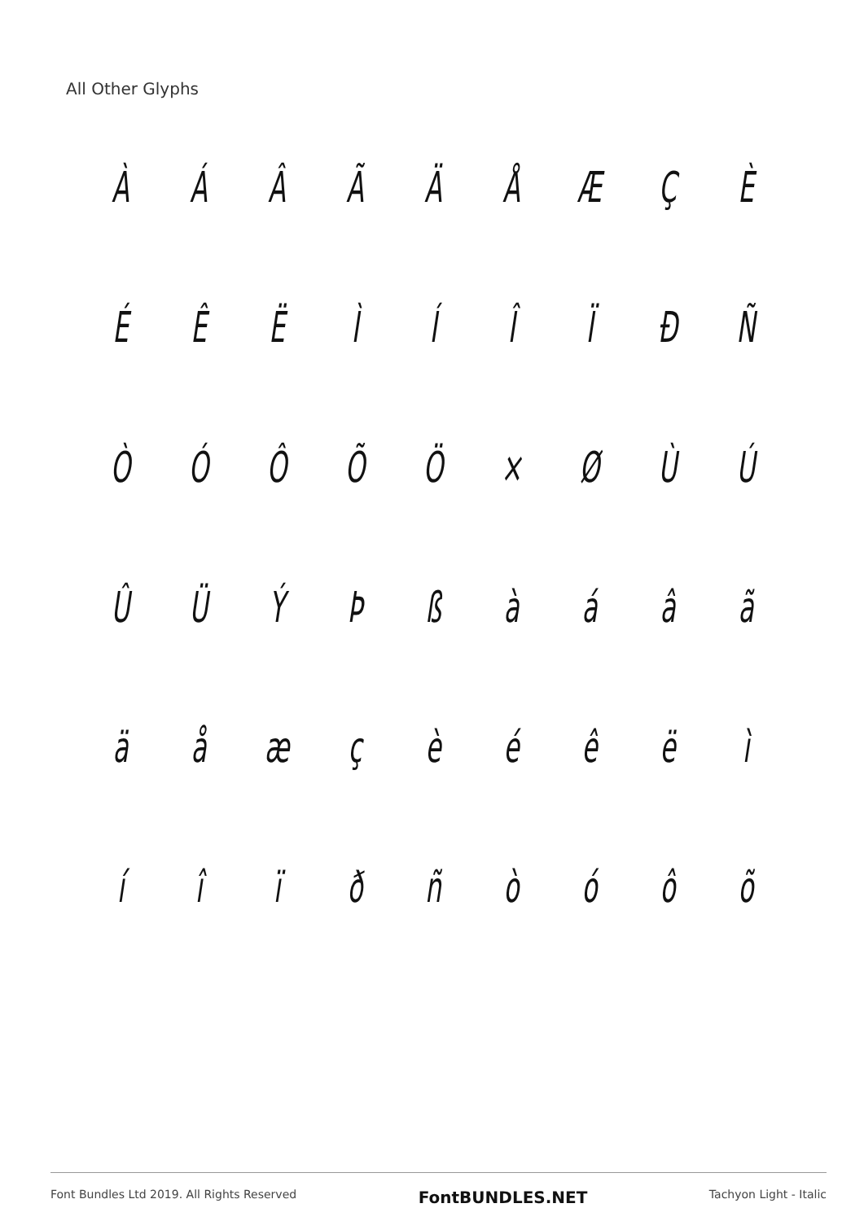All Other Glyphs
À Á Â Ã Ä Å Æ Ç È
É Ê Ë Ì Í Î Ï Ð Ñ
Ò Ó Ô Õ Ö × Ø Ù Ú
Û Ü Ý Þ ß à á â ã
ä å æ ç è é ê ë ì
í î ï ð ñ ò ó ô õ
Font Bundles Ltd 2019. All Rights Reserved FontBUNDLES.NET Tachyon Light - Italic